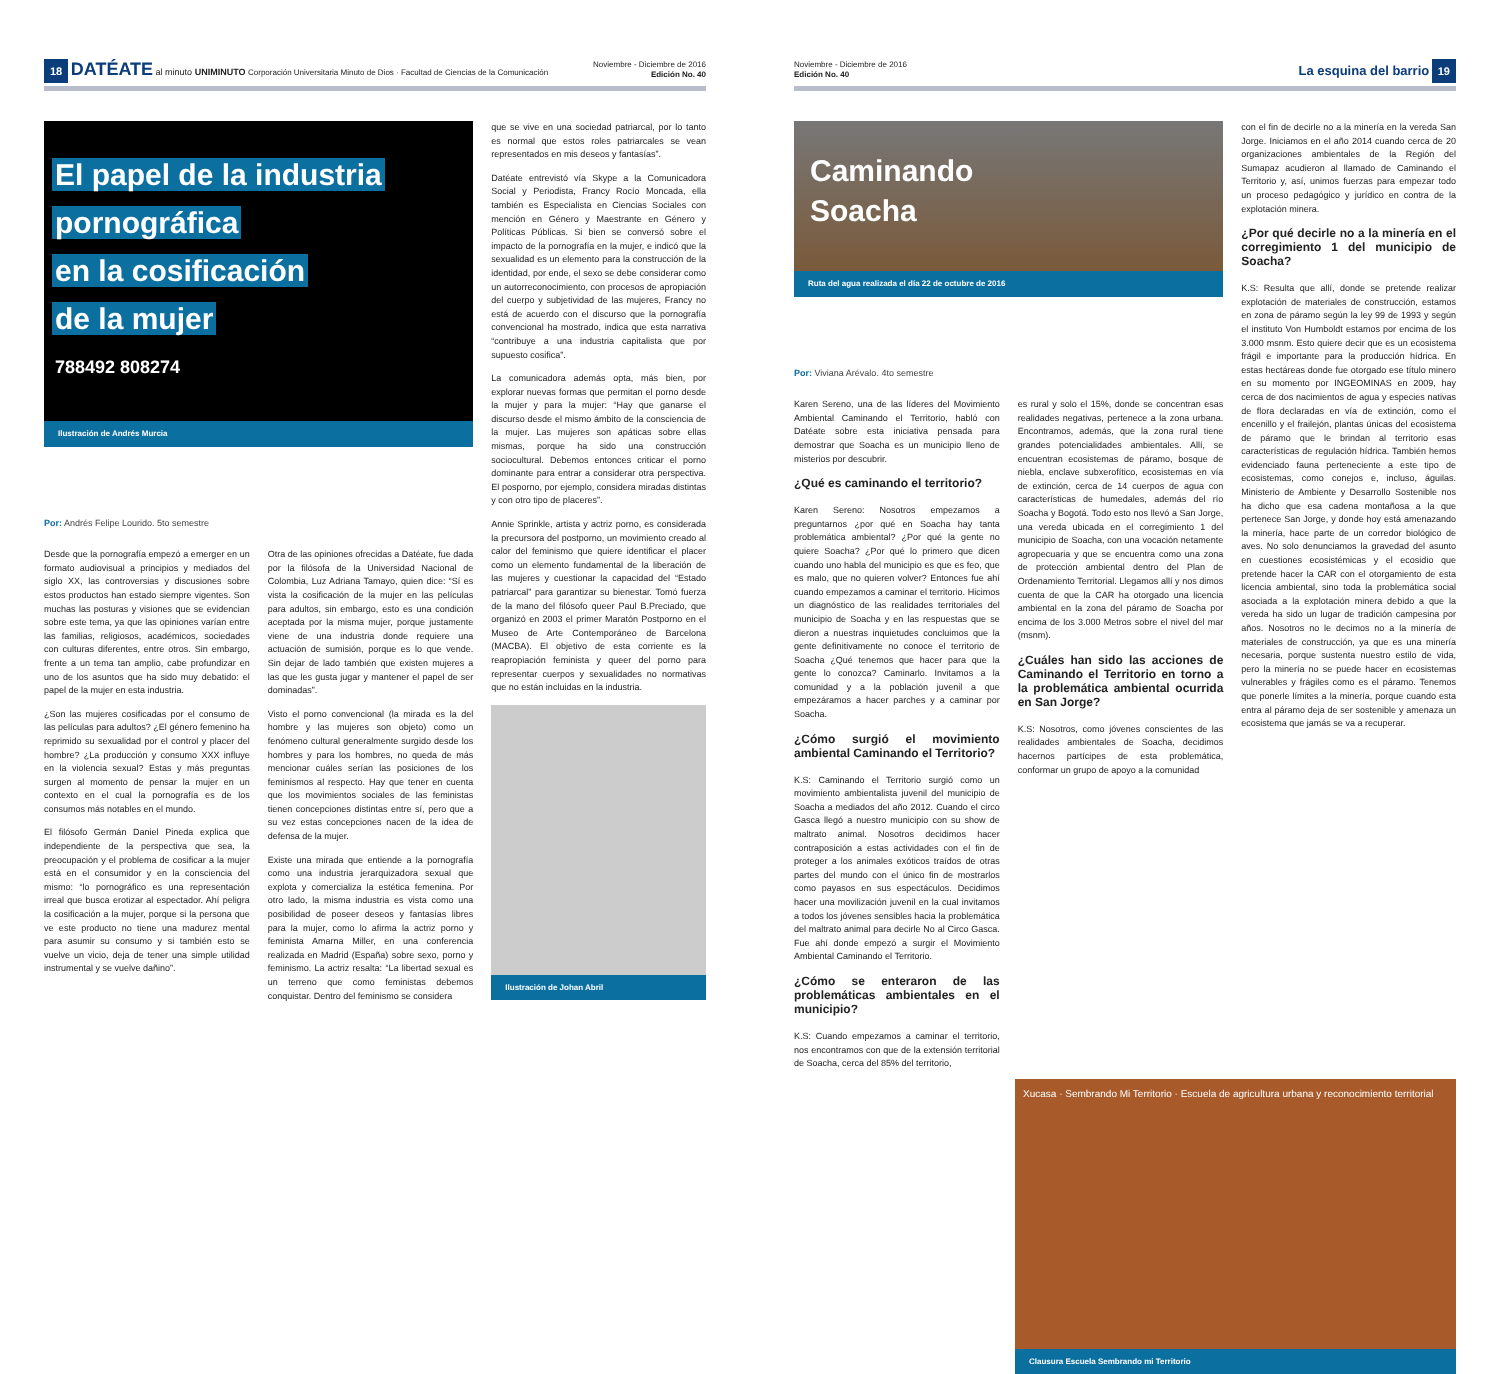18 DATÉATE al minuto UNIMINUTO Corporación Universitaria Minuto de Dios · Facultad de Ciencias de la Comunicación
Noviembre - Diciembre de 2016
Edición No. 40
El papel de la industria
pornográfica
en la cosificación
de la mujer
788492 808274
Ilustración de Andrés Murcia
Por: Andrés Felipe Lourido. 5to semestre
Desde que la pornografía empezó a emerger en un formato audiovisual a principios y mediados del siglo XX, las controversias y discusiones sobre estos productos han estado siempre vigentes. Son muchas las posturas y visiones que se evidencian sobre este tema, ya que las opiniones varían entre las familias, religiosos, académicos, sociedades con culturas diferentes, entre otros. Sin embargo, frente a un tema tan amplio, cabe profundizar en uno de los asuntos que ha sido muy debatido: el papel de la mujer en esta industria.
¿Son las mujeres cosificadas por el consumo de las películas para adultos? ¿El género femenino ha reprimido su sexualidad por el control y placer del hombre? ¿La producción y consumo XXX influye en la violencia sexual? Estas y más preguntas surgen al momento de pensar la mujer en un contexto en el cual la pornografía es de los consumos más notables en el mundo.
El filósofo Germán Daniel Pineda explica que independiente de la perspectiva que sea, la preocupación y el problema de cosificar a la mujer está en el consumidor y en la consciencia del mismo: “lo pornográfico es una representación irreal que busca erotizar al espectador. Ahí peligra la cosificación a la mujer, porque si la persona que ve este producto no tiene una madurez mental para asumir su consumo y si también esto se vuelve un vicio, deja de tener una simple utilidad instrumental y se vuelve dañino”.
Otra de las opiniones ofrecidas a Datéate, fue dada por la filósofa de la Universidad Nacional de Colombia, Luz Adriana Tamayo, quien dice: “Sí es vista la cosificación de la mujer en las películas para adultos, sin embargo, esto es una condición aceptada por la misma mujer, porque justamente viene de una industria donde requiere una actuación de sumisión, porque es lo que vende. Sin dejar de lado también que existen mujeres a las que les gusta jugar y mantener el papel de ser dominadas”.
Visto el porno convencional (la mirada es la del hombre y las mujeres son objeto) como un fenómeno cultural generalmente surgido desde los hombres y para los hombres, no queda de más mencionar cuáles serían las posiciones de los feminismos al respecto. Hay que tener en cuenta que los movimientos sociales de las feministas tienen concepciones distintas entre sí, pero que a su vez estas concepciones nacen de la idea de defensa de la mujer.
Existe una mirada que entiende a la pornografía como una industria jerarquizadora sexual que explota y comercializa la estética femenina. Por otro lado, la misma industria es vista como una posibilidad de poseer deseos y fantasías libres para la mujer, como lo afirma la actriz porno y feminista Amarna Miller, en una conferencia realizada en Madrid (España) sobre sexo, porno y feminismo. La actriz resalta: “La libertad sexual es un terreno que como feministas debemos conquistar. Dentro del feminismo se considera
que se vive en una sociedad patriarcal, por lo tanto es normal que estos roles patriarcales se vean representados en mis deseos y fantasías”.
Datéate entrevistó vía Skype a la Comunicadora Social y Periodista, Francy Rocío Moncada, ella también es Especialista en Ciencias Sociales con mención en Género y Maestrante en Género y Políticas Públicas. Si bien se conversó sobre el impacto de la pornografía en la mujer, e indicó que la sexualidad es un elemento para la construcción de la identidad, por ende, el sexo se debe considerar como un autorreconocimiento, con procesos de apropiación del cuerpo y subjetividad de las mujeres, Francy no está de acuerdo con el discurso que la pornografía convencional ha mostrado, indica que esta narrativa “contribuye a una industria capitalista que por supuesto cosifica”.
La comunicadora además opta, más bien, por explorar nuevas formas que permitan el porno desde la mujer y para la mujer: “Hay que ganarse el discurso desde el mismo ámbito de la consciencia de la mujer. Las mujeres son apáticas sobre ellas mismas, porque ha sido una construcción sociocultural. Debemos entonces criticar el porno dominante para entrar a considerar otra perspectiva. El posporno, por ejemplo, considera miradas distintas y con otro tipo de placeres”.
Annie Sprinkle, artista y actriz porno, es considerada la precursora del postporno, un movimiento creado al calor del feminismo que quiere identificar el placer como un elemento fundamental de la liberación de las mujeres y cuestionar la capacidad del “Estado patriarcal” para garantizar su bienestar. Tomó fuerza de la mano del filósofo queer Paul B.Preciado, que organizó en 2003 el primer Maratón Postporno en el Museo de Arte Contemporáneo de Barcelona (MACBA). El objetivo de esta corriente es la reapropiación feminista y queer del porno para representar cuerpos y sexualidades no normativas que no están incluidas en la industria.
Ilustración de Johan Abril
Noviembre - Diciembre de 2016
Edición No. 40
La esquina del barrio 19
Caminando
Soacha
Ruta del agua realizada el día 22 de octubre de 2016
Por: Viviana Arévalo. 4to semestre
Karen Sereno, una de las líderes del Movimiento Ambiental Caminando el Territorio, habló con Datéate sobre esta iniciativa pensada para demostrar que Soacha es un municipio lleno de misterios por descubrir.
¿Qué es caminando el territorio?
Karen Sereno: Nosotros empezamos a preguntarnos ¿por qué en Soacha hay tanta problemática ambiental? ¿Por qué la gente no quiere Soacha? ¿Por qué lo primero que dicen cuando uno habla del municipio es que es feo, que es malo, que no quieren volver? Entonces fue ahí cuando empezamos a caminar el territorio. Hicimos un diagnóstico de las realidades territoriales del municipio de Soacha y en las respuestas que se dieron a nuestras inquietudes concluimos que la gente definitivamente no conoce el territorio de Soacha ¿Qué tenemos que hacer para que la gente lo conozca? Caminarlo. Invitamos a la comunidad y a la población juvenil a que empezáramos a hacer parches y a caminar por Soacha.
¿Cómo surgió el movimiento ambiental Caminando el Territorio?
K.S: Caminando el Territorio surgió como un movimiento ambientalista juvenil del municipio de Soacha a mediados del año 2012. Cuando el circo Gasca llegó a nuestro municipio con su show de maltrato animal. Nosotros decidimos hacer contraposición a estas actividades con el fin de proteger a los animales exóticos traídos de otras partes del mundo con el único fin de mostrarlos como payasos en sus espectáculos. Decidimos hacer una movilización juvenil en la cual invitamos a todos los jóvenes sensibles hacia la problemática del maltrato animal para decirle No al Circo Gasca. Fue ahí donde empezó a surgir el Movimiento Ambiental Caminando el Territorio.
¿Cómo se enteraron de las problemáticas ambientales en el municipio?
K.S: Cuando empezamos a caminar el territorio, nos encontramos con que de la extensión territorial de Soacha, cerca del 85% del territorio,
es rural y solo el 15%, donde se concentran esas realidades negativas, pertenece a la zona urbana. Encontramos, además, que la zona rural tiene grandes potencialidades ambientales. Allí, se encuentran ecosistemas de páramo, bosque de niebla, enclave subxerofítico, ecosistemas en vía de extinción, cerca de 14 cuerpos de agua con características de humedales, además del río Soacha y Bogotá. Todo esto nos llevó a San Jorge, una vereda ubicada en el corregimiento 1 del municipio de Soacha, con una vocación netamente agropecuaria y que se encuentra como una zona de protección ambiental dentro del Plan de Ordenamiento Territorial. Llegamos allí y nos dimos cuenta de que la CAR ha otorgado una licencia ambiental en la zona del páramo de Soacha por encima de los 3.000 Metros sobre el nivel del mar (msnm).
¿Cuáles han sido las acciones de Caminando el Territorio en torno a la problemática ambiental ocurrida en San Jorge?
K.S: Nosotros, como jóvenes conscientes de las realidades ambientales de Soacha, decidimos hacernos partícipes de esta problemática, conformar un grupo de apoyo a la comunidad
con el fin de decirle no a la minería en la vereda San Jorge. Iniciamos en el año 2014 cuando cerca de 20 organizaciones ambientales de la Región del Sumapaz acudieron al llamado de Caminando el Territorio y, así, unimos fuerzas para empezar todo un proceso pedagógico y jurídico en contra de la explotación minera.
¿Por qué decirle no a la minería en el corregimiento 1 del municipio de Soacha?
K.S: Resulta que allí, donde se pretende realizar explotación de materiales de construcción, estamos en zona de páramo según la ley 99 de 1993 y según el instituto Von Humboldt estamos por encima de los 3.000 msnm. Esto quiere decir que es un ecosistema frágil e importante para la producción hídrica. En estas hectáreas donde fue otorgado ese título minero en su momento por INGEOMINAS en 2009, hay cerca de dos nacimientos de agua y especies nativas de flora declaradas en vía de extinción, como el encenillo y el frailejón, plantas únicas del ecosistema de páramo que le brindan al territorio esas características de regulación hídrica. También hemos evidenciado fauna perteneciente a este tipo de ecosistemas, como conejos e, incluso, águilas. Ministerio de Ambiente y Desarrollo Sostenible nos ha dicho que esa cadena montañosa a la que pertenece San Jorge, y donde hoy está amenazando la minería, hace parte de un corredor biológico de aves. No solo denunciamos la gravedad del asunto en cuestiones ecosistémicas y el ecosidio que pretende hacer la CAR con el otorgamiento de esta licencia ambiental, sino toda la problemática social asociada a la explotación minera debido a que la vereda ha sido un lugar de tradición campesina por años. Nosotros no le decimos no a la minería de materiales de construcción, ya que es una minería necesaria, porque sustenta nuestro estilo de vida, pero la minería no se puede hacer en ecosistemas vulnerables y frágiles como es el páramo. Tenemos que ponerle límites a la minería, porque cuando esta entra al páramo deja de ser sostenible y amenaza un ecosistema que jamás se va a recuperar.
Xucasa · Sembrando Mi Territorio · Escuela de agricultura urbana y reconocimiento territorial
Clausura Escuela Sembrando mi Territorio